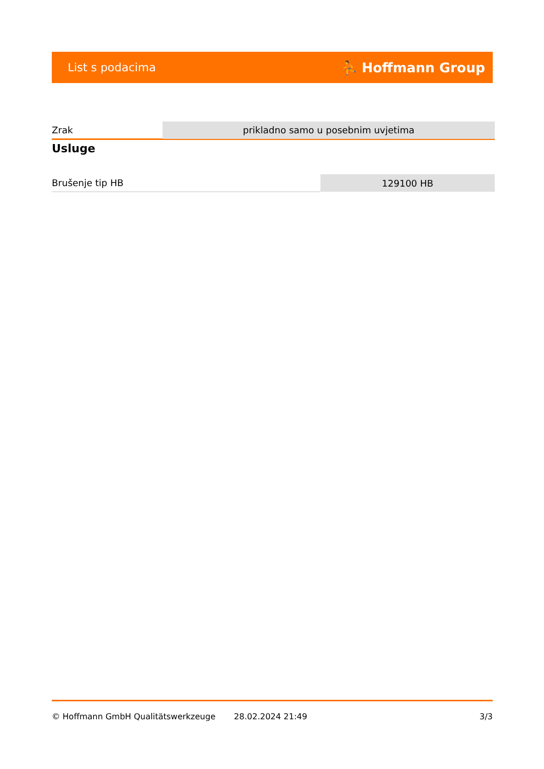List s podacima ⛹ Hoffmann Group
| Zrak | prikladno samo u posebnim uvjetima |
Usluge
| Brušenje tip HB | 129100 HB |
© Hoffmann GmbH Qualitätswerkzeuge 28.02.2024 21:49 3/3